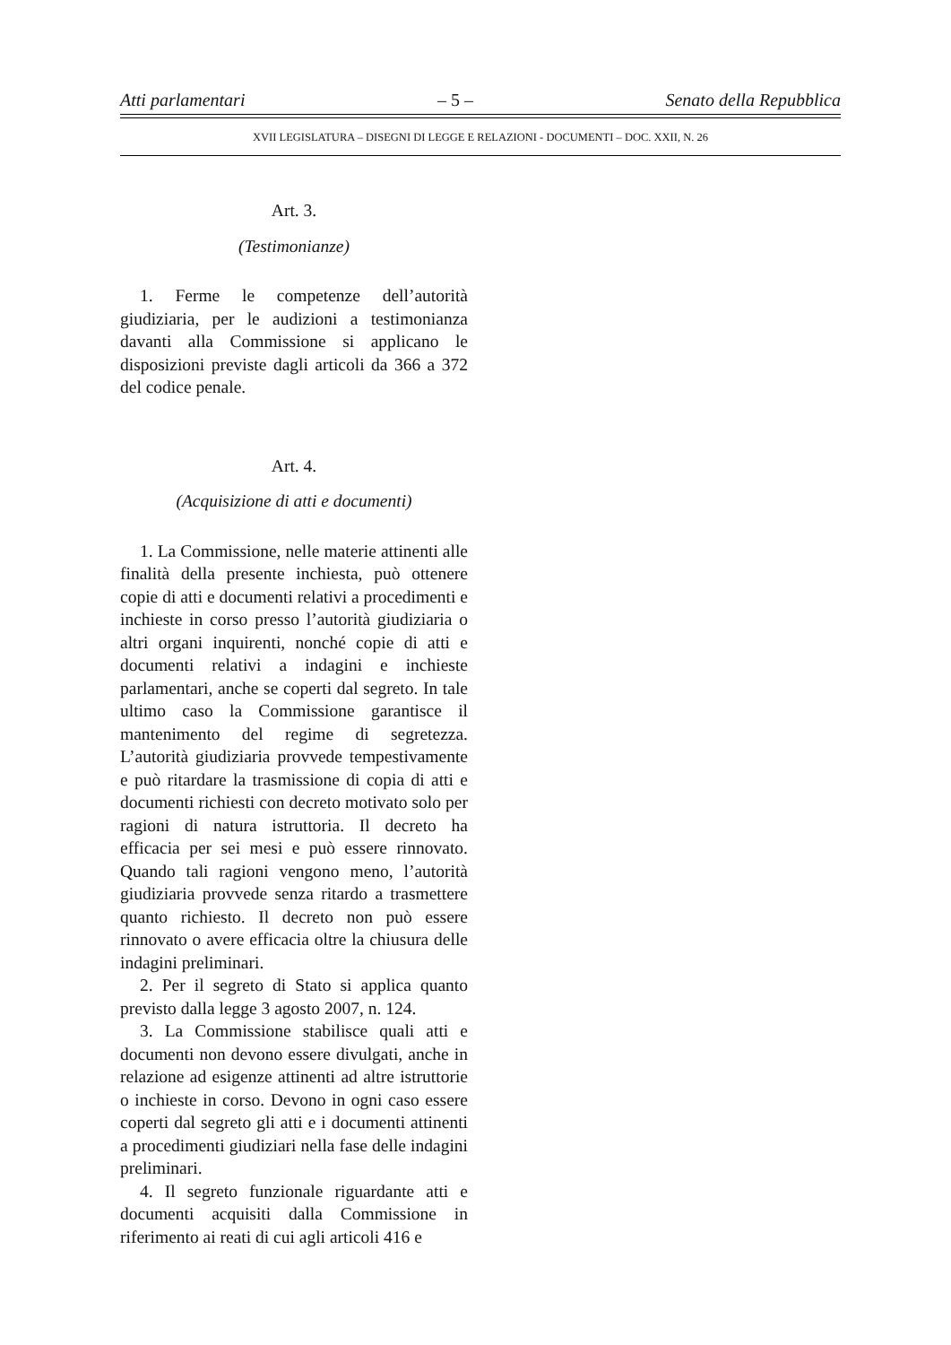Atti parlamentari – 5 – Senato della Repubblica
XVII LEGISLATURA – DISEGNI DI LEGGE E RELAZIONI - DOCUMENTI – DOC. XXII, N. 26
Art. 3.
(Testimonianze)
1. Ferme le competenze dell’autorità giudiziaria, per le audizioni a testimonianza davanti alla Commissione si applicano le disposizioni previste dagli articoli da 366 a 372 del codice penale.
Art. 4.
(Acquisizione di atti e documenti)
1. La Commissione, nelle materie attinenti alle finalità della presente inchiesta, può ottenere copie di atti e documenti relativi a procedimenti e inchieste in corso presso l’autorità giudiziaria o altri organi inquirenti, nonché copie di atti e documenti relativi a indagini e inchieste parlamentari, anche se coperti dal segreto. In tale ultimo caso la Commissione garantisce il mantenimento del regime di segretezza. L’autorità giudiziaria provvede tempestivamente e può ritardare la trasmissione di copia di atti e documenti richiesti con decreto motivato solo per ragioni di natura istruttoria. Il decreto ha efficacia per sei mesi e può essere rinnovato. Quando tali ragioni vengono meno, l’autorità giudiziaria provvede senza ritardo a trasmettere quanto richiesto. Il decreto non può essere rinnovato o avere efficacia oltre la chiusura delle indagini preliminari.
2. Per il segreto di Stato si applica quanto previsto dalla legge 3 agosto 2007, n. 124.
3. La Commissione stabilisce quali atti e documenti non devono essere divulgati, anche in relazione ad esigenze attinenti ad altre istruttorie o inchieste in corso. Devono in ogni caso essere coperti dal segreto gli atti e i documenti attinenti a procedimenti giudiziari nella fase delle indagini preliminari.
4. Il segreto funzionale riguardante atti e documenti acquisiti dalla Commissione in riferimento ai reati di cui agli articoli 416 e